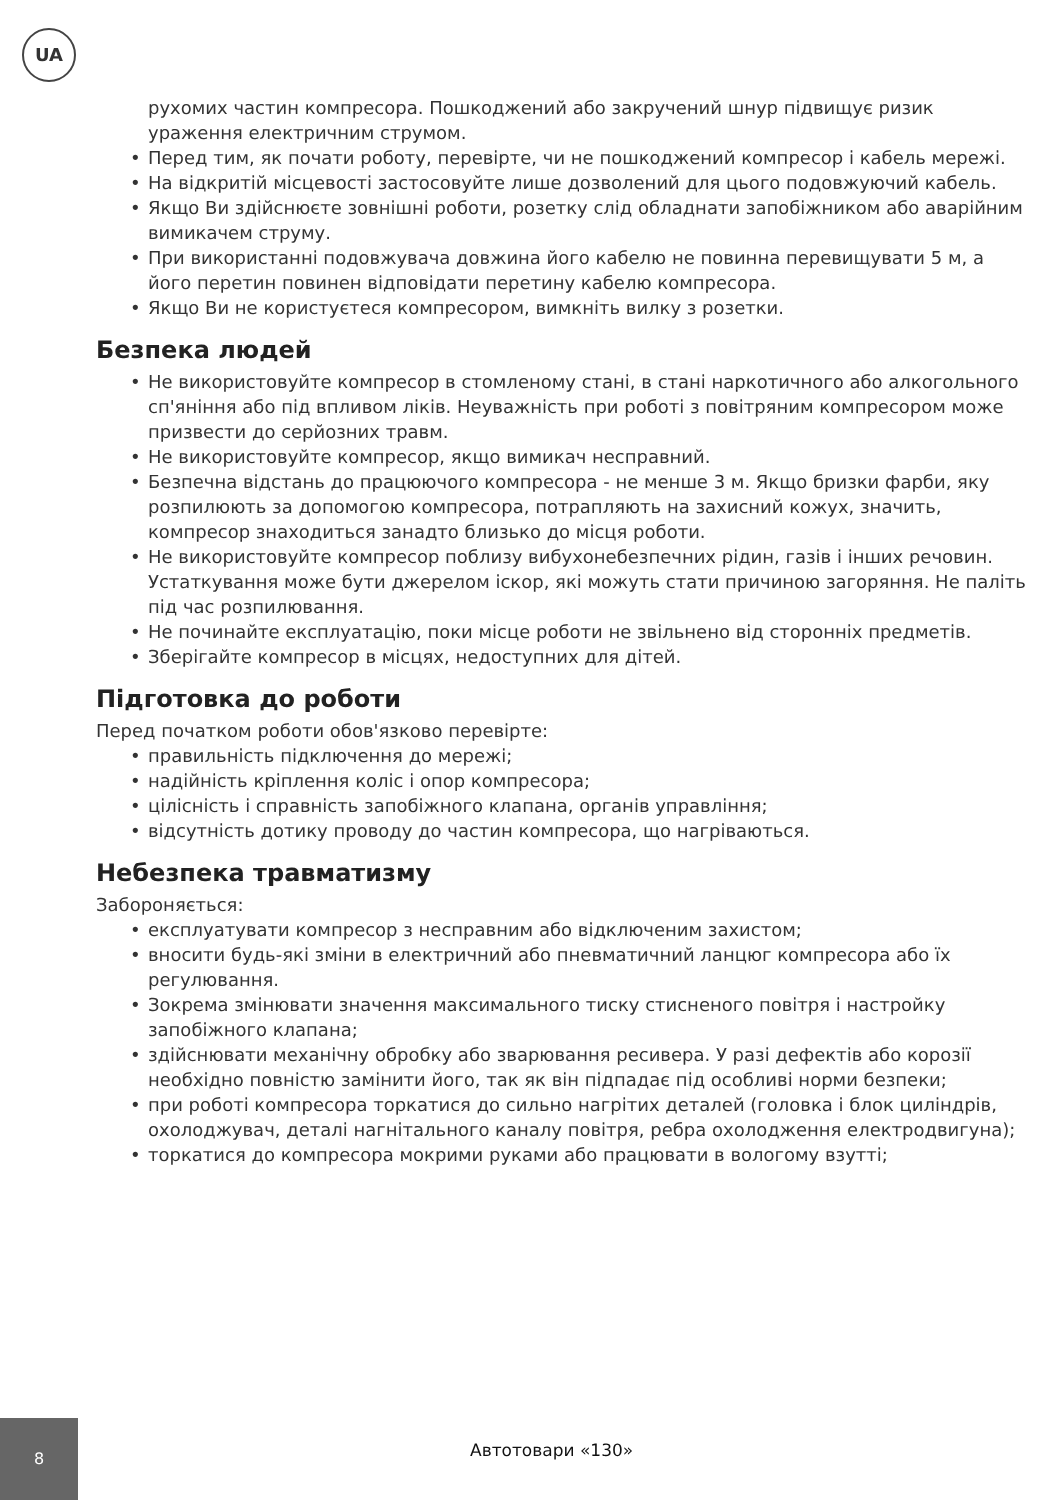UA
рухомих частин компресора. Пошкоджений або закручений шнур підвищує ризик ураження електричним струмом.
• Перед тим, як почати роботу, перевірте, чи не пошкоджений компресор і кабель мережі.
• На відкритій місцевості застосовуйте лише дозволений для цього подовжуючий кабель.
• Якщо Ви здійснюєте зовнішні роботи, розетку слід обладнати запобіжником або аварійним вимикачем струму.
• При використанні подовжувача довжина його кабелю не повинна перевищувати 5 м, а його перетин повинен відповідати перетину кабелю компресора.
• Якщо Ви не користуєтеся компресором, вимкніть вилку з розетки.
Безпека людей
• Не використовуйте компресор в стомленому стані, в стані наркотичного або алкогольного сп'яніння або під впливом ліків. Неуважність при роботі з повітряним компресором може призвести до серйозних травм.
• Не використовуйте компресор, якщо вимикач несправний.
• Безпечна відстань до працюючого компресора - не менше 3 м. Якщо бризки фарби, яку розпилюють за допомогою компресора, потрапляють на захисний кожух, значить, компресор знаходиться занадто близько до місця роботи.
• Не використовуйте компресор поблизу вибухонебезпечних рідин, газів і інших речовин. Устаткування може бути джерелом іскор, які можуть стати причиною загоряння. Не паліть під час розпилювання.
• Не починайте експлуатацію, поки місце роботи не звільнено від сторонніх предметів.
• Зберігайте компресор в місцях, недоступних для дітей.
Підготовка до роботи
Перед початком роботи обов'язково перевірте:
• правильність підключення до мережі;
• надійність кріплення коліс і опор компресора;
• цілісність і справність запобіжного клапана, органів управління;
• відсутність дотику проводу до частин компресора, що нагріваються.
Небезпека травматизму
Забороняється:
• експлуатувати компресор з несправним або відключеним захистом;
• вносити будь-які зміни в електричний або пневматичний ланцюг компресора або їх регулювання.
• Зокрема змінювати значення максимального тиску стисненого повітря і настройку запобіжного клапана;
• здійснювати механічну обробку або зварювання ресивера. У разі дефектів або корозії необхідно повністю замінити його, так як він підпадає під особливі норми безпеки;
• при роботі компресора торкатися до сильно нагрітих деталей (головка і блок циліндрів, охолоджувач, деталі нагнітального каналу повітря, ребра охолодження електродвигуна);
• торкатися до компресора мокрими руками або працювати в вологому взутті;
8
Автотовари «130»